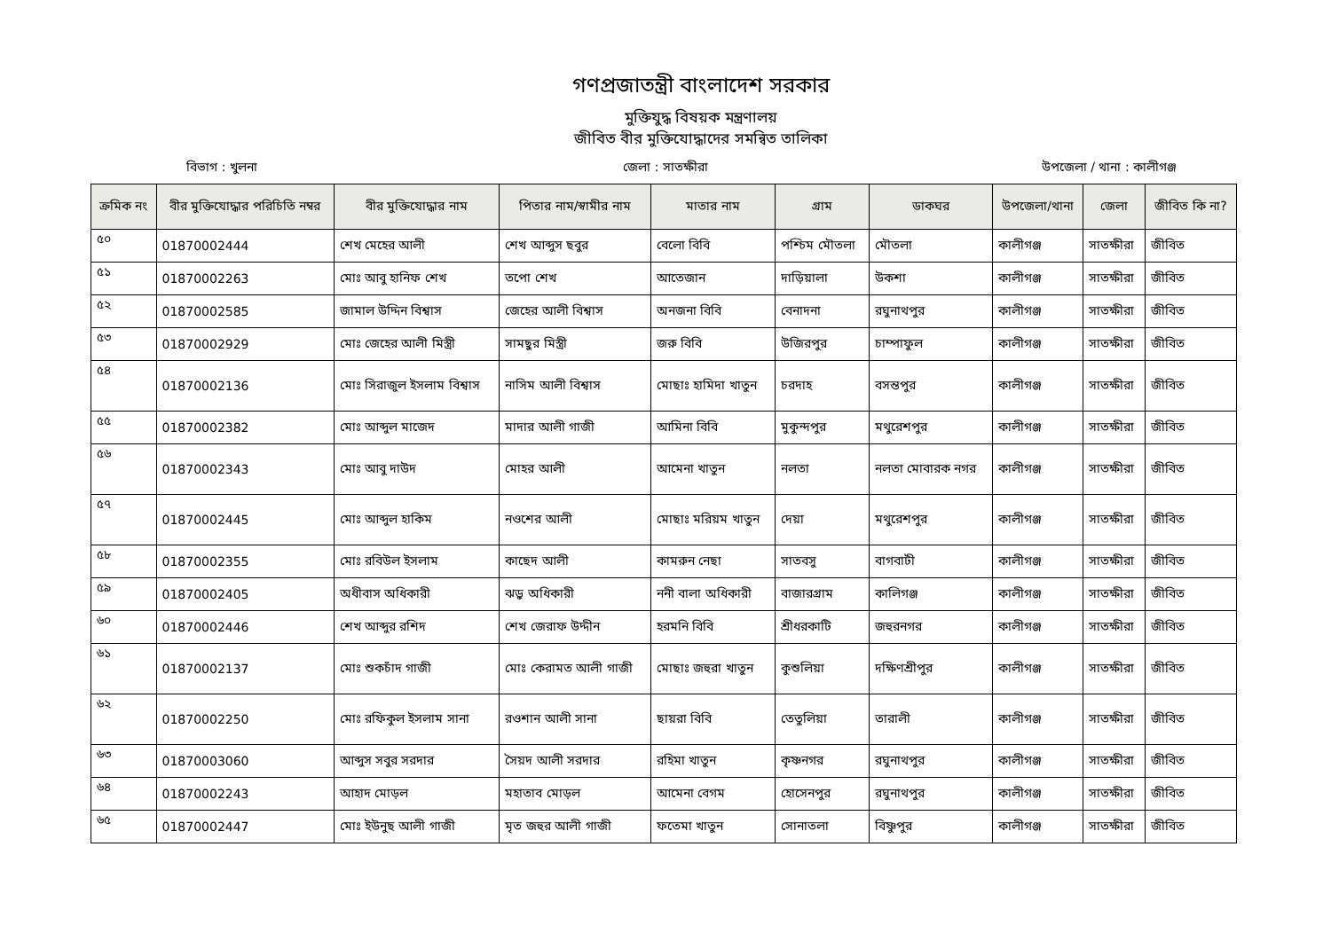গণপ্রজাতন্ত্রী বাংলাদেশ সরকার
মুক্তিযুদ্ধ বিষয়ক মন্ত্রণালয়
জীবিত বীর মুক্তিযোদ্ধাদের সমন্বিত তালিকা
বিভাগ : খুলনা জেলা : সাতক্ষীরা উপজেলা / থানা : কালীগঞ্জ
| ক্রমিক নং | বীর মুক্তিযোদ্ধার পরিচিতি নম্বর | বীর মুক্তিযোদ্ধার নাম | পিতার নাম/স্বামীর নাম | মাতার নাম | গ্রাম | ডাকঘর | উপজেলা/থানা | জেলা | জীবিত কি না? |
| --- | --- | --- | --- | --- | --- | --- | --- | --- | --- |
| ৫০ | 01870002444 | শেখ মেহের আলী | শেখ আব্দুস ছবুর | বেলো বিবি | পশ্চিম মৌতলা | মৌতলা | কালীগঞ্জ | সাতক্ষীরা | জীবিত |
| ৫১ | 01870002263 | মোঃ আবু হানিফ শেখ | তপো শেখ | আতেজান | দাড়িয়ালা | উকশা | কালীগঞ্জ | সাতক্ষীরা | জীবিত |
| ৫২ | 01870002585 | জামাল উদ্দিন বিশ্বাস | জেহের আলী বিশ্বাস | অনজনা বিবি | বেনাদনা | রঘুনাথপুর | কালীগঞ্জ | সাতক্ষীরা | জীবিত |
| ৫৩ | 01870002929 | মোঃ জেহের আলী মিস্ত্রী | সামছুর মিস্ত্রী | জরু বিবি | উজিরপুর | চাম্পাফুল | কালীগঞ্জ | সাতক্ষীরা | জীবিত |
| ৫৪ | 01870002136 | মোঃ সিরাজুল ইসলাম বিশ্বাস | নাসিম আলী বিশ্বাস | মোছাঃ হামিদা খাতুন | চরদাহ | বসন্তপুর | কালীগঞ্জ | সাতক্ষীরা | জীবিত |
| ৫৫ | 01870002382 | মোঃ আব্দুল মাজেদ | মাদার আলী গাজী | আমিনা বিবি | মুকুন্দপুর | মথুরেশপুর | কালীগঞ্জ | সাতক্ষীরা | জীবিত |
| ৫৬ | 01870002343 | মোঃ আবু দাউদ | মোহর আলী | আমেনা খাতুন | নলতা | নলতা মোবারক নগর | কালীগঞ্জ | সাতক্ষীরা | জীবিত |
| ৫৭ | 01870002445 | মোঃ আব্দুল হাকিম | নওশের আলী | মোছাঃ মরিয়ম খাতুন | দেয়া | মথুরেশপুর | কালীগঞ্জ | সাতক্ষীরা | জীবিত |
| ৫৮ | 01870002355 | মোঃ রবিউল ইসলাম | কাছেদ আলী | কামরুন নেছা | সাতবসু | বাগবাটী | কালীগঞ্জ | সাতক্ষীরা | জীবিত |
| ৫৯ | 01870002405 | অধীবাস অধিকারী | ঝড়ু অধিকারী | ননী বালা অধিকারী | বাজারগ্রাম | কালিগঞ্জ | কালীগঞ্জ | সাতক্ষীরা | জীবিত |
| ৬০ | 01870002446 | শেখ আব্দুর রশিদ | শেখ জেরাফ উদ্দীন | হরমনি বিবি | শ্রীধরকাটি | জহুরনগর | কালীগঞ্জ | সাতক্ষীরা | জীবিত |
| ৬১ | 01870002137 | মোঃ শুকচাঁদ গাজী | মোঃ কেরামত আলী গাজী | মোছাঃ জহুরা খাতুন | কুশুলিয়া | দক্ষিণশ্রীপুর | কালীগঞ্জ | সাতক্ষীরা | জীবিত |
| ৬২ | 01870002250 | মোঃ রফিকুল ইসলাম সানা | রওশান আলী সানা | ছায়রা বিবি | তেতুলিয়া | তারালী | কালীগঞ্জ | সাতক্ষীরা | জীবিত |
| ৬৩ | 01870003060 | আব্দুস সবুর সরদার | সৈয়দ আলী সরদার | রহিমা খাতুন | কৃষ্ণনগর | রঘুনাথপুর | কালীগঞ্জ | সাতক্ষীরা | জীবিত |
| ৬৪ | 01870002243 | আহাদ মোড়ল | মহাতাব মোড়ল | আমেনা বেগম | হোসেনপুর | রঘুনাথপুর | কালীগঞ্জ | সাতক্ষীরা | জীবিত |
| ৬৫ | 01870002447 | মোঃ ইউনুছ আলী গাজী | মৃত জহুর আলী গাজী | ফতেমা খাতুন | সোনাতলা | বিষ্ণুপুর | কালীগঞ্জ | সাতক্ষীরা | জীবিত |